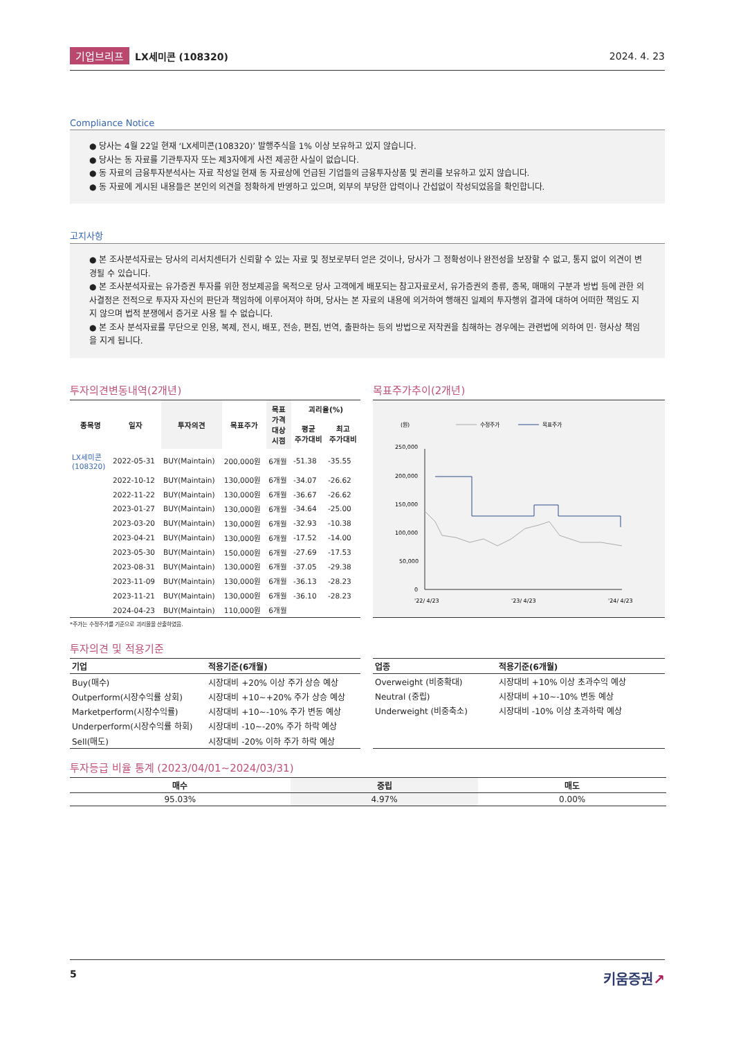기업브리프 LX세미콘 (108320) 2024. 4. 23
Compliance Notice
● 당사는 4월 22일 현재 ‘LX세미콘(108320)’ 발행주식을 1% 이상 보유하고 있지 않습니다.
● 당사는 동 자료를 기관투자자 또는 제3자에게 사전 제공한 사실이 없습니다.
● 동 자료의 금융투자분석사는 자료 작성일 현재 동 자료상에 언급된 기업들의 금융투자상품 및 권리를 보유하고 있지 않습니다.
● 동 자료에 게시된 내용들은 본인의 의견을 정확하게 반영하고 있으며, 외부의 부당한 압력이나 간섭없이 작성되었음을 확인합니다.
고지사항
● 본 조사분석자료는 당사의 리서치센터가 신뢰할 수 있는 자료 및 정보로부터 얻은 것이나, 당사가 그 정확성이나 완전성을 보장할 수 없고, 통지 없이 의견이 변경될 수 있습니다.
● 본 조사분석자료는 유가증권 투자를 위한 정보제공을 목적으로 당사 고객에게 배포되는 참고자료로서, 유가증권의 종류, 종목, 매매의 구분과 방법 등에 관한 의사결정은 전적으로 투자자 자신의 판단과 책임하에 이루어져야 하며, 당사는 본 자료의 내용에 의거하여 행해진 일제의 투자행위 결과에 대하여 어떠한 책임도 지지 않으며 법적 분쟁에서 증거로 사용 될 수 없습니다.
● 본 조사 분석자료를 무단으로 인용, 복제, 전시, 배포, 전송, 편집, 번역, 출판하는 등의 방법으로 저작권을 침해하는 경우에는 관련법에 의하여 민· 형사상 책임을 지게 됩니다.
투자의견변동내역(2개년)
| 종목명 | 일자 | 투자의견 | 목표주가 | 목표 가격 대상 시점 | 괴리율(%) | |
| --- | --- | --- | --- | --- | --- | --- |
| | | | | | 평균 주가대비 | 최고 주가대비 |
| LX세미콘 (108320) | 2022-05-31 | BUY(Maintain) | 200,000원 | 6개월 | -51.38 | -35.55 |
| | 2022-10-12 | BUY(Maintain) | 130,000원 | 6개월 | -34.07 | -26.62 |
| | 2022-11-22 | BUY(Maintain) | 130,000원 | 6개월 | -36.67 | -26.62 |
| | 2023-01-27 | BUY(Maintain) | 130,000원 | 6개월 | -34.64 | -25.00 |
| | 2023-03-20 | BUY(Maintain) | 130,000원 | 6개월 | -32.93 | -10.38 |
| | 2023-04-21 | BUY(Maintain) | 130,000원 | 6개월 | -17.52 | -14.00 |
| | 2023-05-30 | BUY(Maintain) | 150,000원 | 6개월 | -27.69 | -17.53 |
| | 2023-08-31 | BUY(Maintain) | 130,000원 | 6개월 | -37.05 | -29.38 |
| | 2023-11-09 | BUY(Maintain) | 130,000원 | 6개월 | -36.13 | -28.23 |
| | 2023-11-21 | BUY(Maintain) | 130,000원 | 6개월 | -36.10 | -28.23 |
| | 2024-04-23 | BUY(Maintain) | 110,000원 | 6개월 | | |
*주가는 수정주가를 기준으로 괴리율을 산출하였음.
목표주가추이(2개년)
(원)
수정주가
목표주가
250,000
200,000
150,000
100,000
50,000
0
'22/ 4/23
'23/ 4/23
'24/ 4/23
투자의견 및 적용기준
| 기업 | 적용기준(6개월) |
| --- | --- |
| Buy(매수) | 시장대비 +20% 이상 주가 상승 예상 |
| Outperform(시장수익률 상회) | 시장대비 +10~+20% 주가 상승 예상 |
| Marketperform(시장수익률) | 시장대비 +10~-10% 주가 변동 예상 |
| Underperform(시장수익률 하회) | 시장대비 -10~-20% 주가 하락 예상 |
| Sell(매도) | 시장대비 -20% 이하 주가 하락 예상 |
| 업종 | 적용기준(6개월) |
| --- | --- |
| Overweight (비중확대) | 시장대비 +10% 이상 초과수익 예상 |
| Neutral (중립) | 시장대비 +10~-10% 변동 예상 |
| Underweight (비중축소) | 시장대비 -10% 이상 초과하락 예상 |
투자등급 비율 통계 (2023/04/01~2024/03/31)
| 매수 | 중립 | 매도 |
| --- | --- | --- |
| 95.03% | 4.97% | 0.00% |
5 키움증권↗